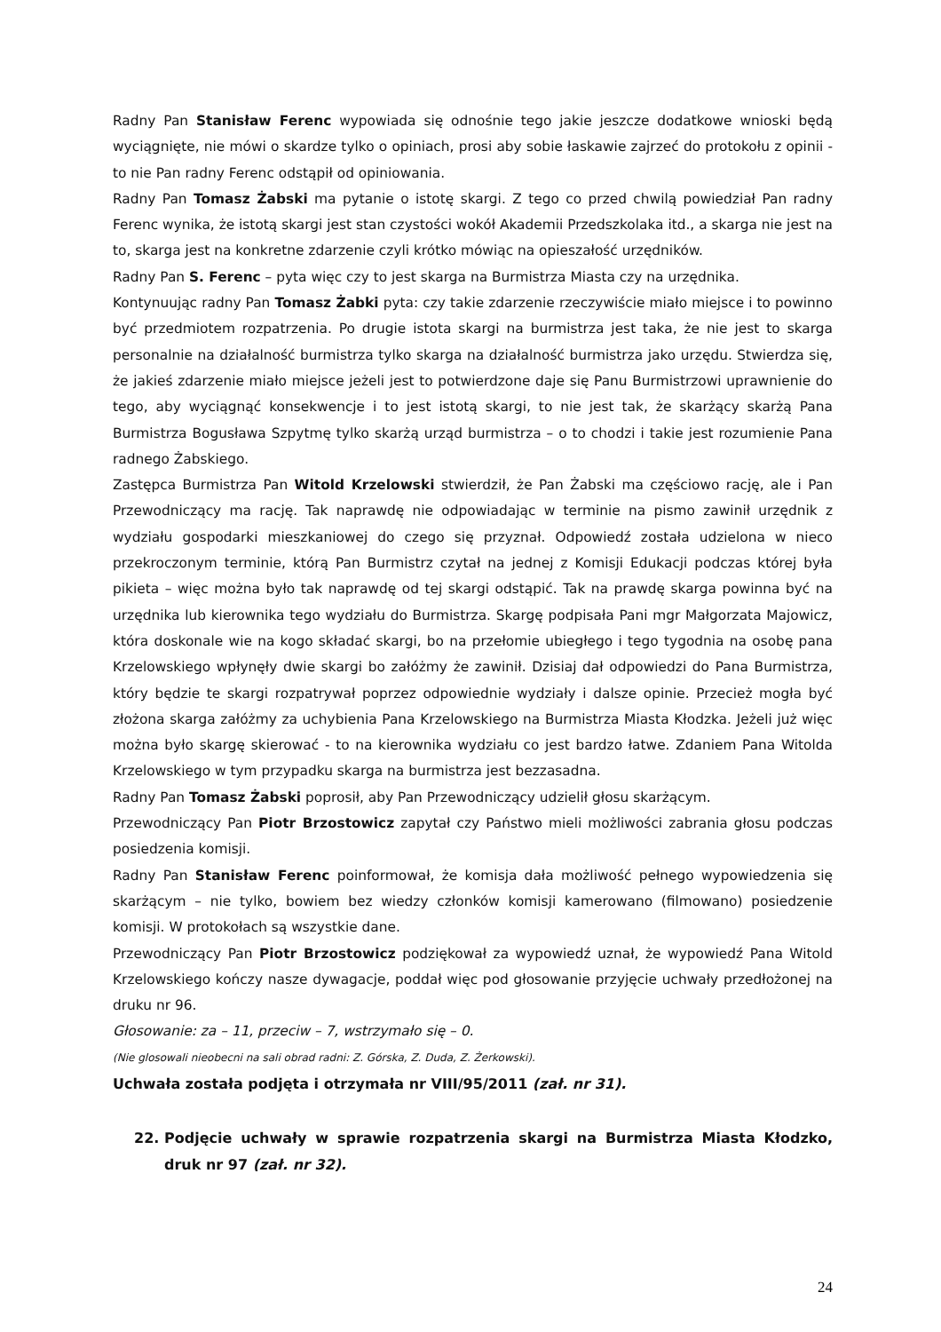Radny Pan Stanisław Ferenc wypowiada się odnośnie tego jakie jeszcze dodatkowe wnioski będą wyciągnięte, nie mówi o skardze tylko o opiniach, prosi aby sobie łaskawie zajrzeć do protokołu z opinii - to nie Pan radny Ferenc odstąpił od opiniowania.
Radny Pan Tomasz Żabski ma pytanie o istotę skargi. Z tego co przed chwilą powiedział Pan radny Ferenc wynika, że istotą skargi jest stan czystości wokół Akademii Przedszkolaka itd., a skarga nie jest na to, skarga jest na konkretne zdarzenie czyli krótko mówiąc na opieszałość urzędników.
Radny Pan S. Ferenc – pyta więc czy to jest skarga na Burmistrza Miasta czy na urzędnika.
Kontynuując radny Pan Tomasz Żabki pyta: czy takie zdarzenie rzeczywiście miało miejsce i to powinno być przedmiotem rozpatrzenia. Po drugie istota skargi na burmistrza jest taka, że nie jest to skarga personalnie na działalność burmistrza tylko skarga na działalność burmistrza jako urzędu. Stwierdza się, że jakieś zdarzenie miało miejsce jeżeli jest to potwierdzone daje się Panu Burmistrzowi uprawnienie do tego, aby wyciągnąć konsekwencje i to jest istotą skargi, to nie jest tak, że skarżący skarżą Pana Burmistrza Bogusława Szpytmę tylko skarżą urząd burmistrza – o to chodzi i takie jest rozumienie Pana radnego Żabskiego.
Zastępca Burmistrza Pan Witold Krzelowski stwierdził, że Pan Żabski ma częściowo rację, ale i Pan Przewodniczący ma rację. Tak naprawdę nie odpowiadając w terminie na pismo zawinił urzędnik z wydziału gospodarki mieszkaniowej do czego się przyznał. Odpowiedź została udzielona w nieco przekroczonym terminie, którą Pan Burmistrz czytał na jednej z Komisji Edukacji podczas której była pikieta – więc można było tak naprawdę od tej skargi odstąpić. Tak na prawdę skarga powinna być na urzędnika lub kierownika tego wydziału do Burmistrza. Skargę podpisała Pani mgr Małgorzata Majowicz, która doskonale wie na kogo składać skargi, bo na przełomie ubiegłego i tego tygodnia na osobę pana Krzelowskiego wpłynęły dwie skargi bo załóżmy że zawinił. Dzisiaj dał odpowiedzi do Pana Burmistrza, który będzie te skargi rozpatrywał poprzez odpowiednie wydziały i dalsze opinie. Przecież mogła być złożona skarga załóżmy za uchybienia Pana Krzelowskiego na Burmistrza Miasta Kłodzka. Jeżeli już więc można było skargę skierować - to na kierownika wydziału co jest bardzo łatwe. Zdaniem Pana Witolda Krzelowskiego w tym przypadku skarga na burmistrza jest bezzasadna.
Radny Pan Tomasz Żabski poprosił, aby Pan Przewodniczący udzielił głosu skarżącym.
Przewodniczący Pan Piotr Brzostowicz zapytał czy Państwo mieli możliwości zabrania głosu podczas posiedzenia komisji.
Radny Pan Stanisław Ferenc poinformował, że komisja dała możliwość pełnego wypowiedzenia się skarżącym – nie tylko, bowiem bez wiedzy członków komisji kamerowano (filmowano) posiedzenie komisji. W protokołach są wszystkie dane.
Przewodniczący Pan Piotr Brzostowicz podziękował za wypowiedź uznał, że wypowiedź Pana Witold Krzelowskiego kończy nasze dywagacje, poddał więc pod głosowanie przyjęcie uchwały przedłożonej na druku nr 96.
Głosowanie: za – 11, przeciw – 7, wstrzymało się – 0.
(Nie glosowali nieobecni na sali obrad radni: Z. Górska, Z. Duda, Z. Żerkowski).
Uchwała została podjęta i otrzymała nr VIII/95/2011 (zał. nr 31).
22. Podjęcie uchwały w sprawie rozpatrzenia skargi na Burmistrza Miasta Kłodzko, druk nr 97 (zał. nr 32).
24